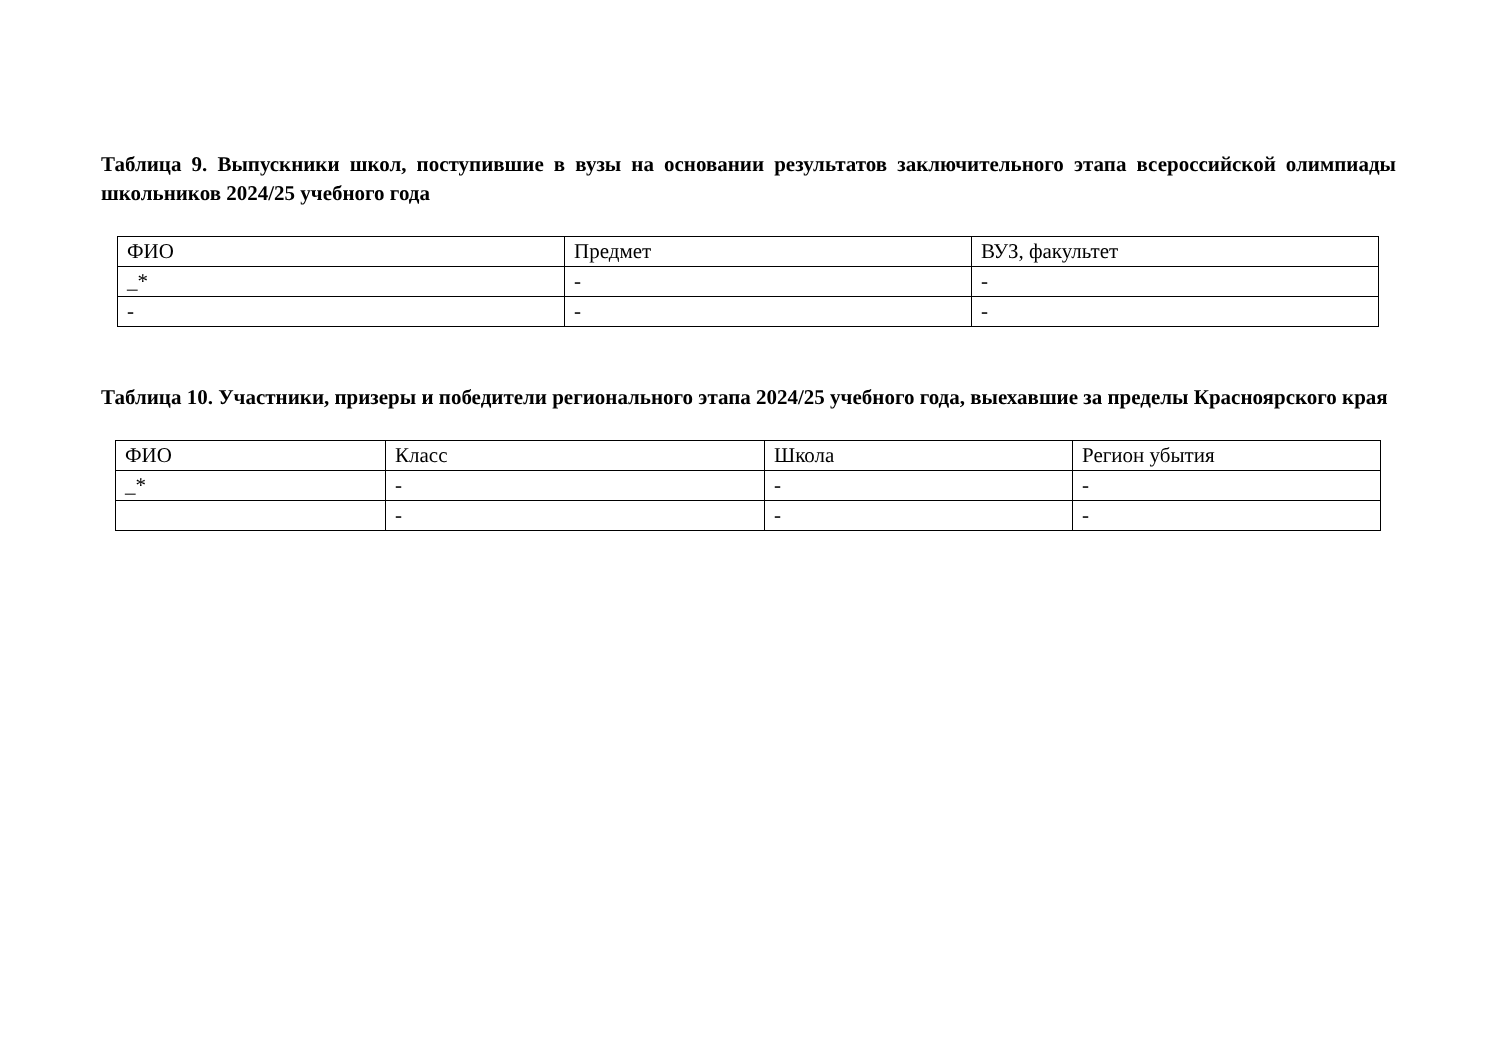Таблица 9. Выпускники школ, поступившие в вузы на основании результатов заключительного этапа всероссийской олимпиады школьников 2024/25 учебного года
| ФИО | Предмет | ВУЗ, факультет |
| _* | - | - |
| - | - | - |
Таблица 10. Участники, призеры и победители регионального этапа 2024/25 учебного года, выехавшие за пределы Красноярского края
| ФИО | Класс | Школа | Регион убытия |
| _* | - | - | - |
| | - | - | - |